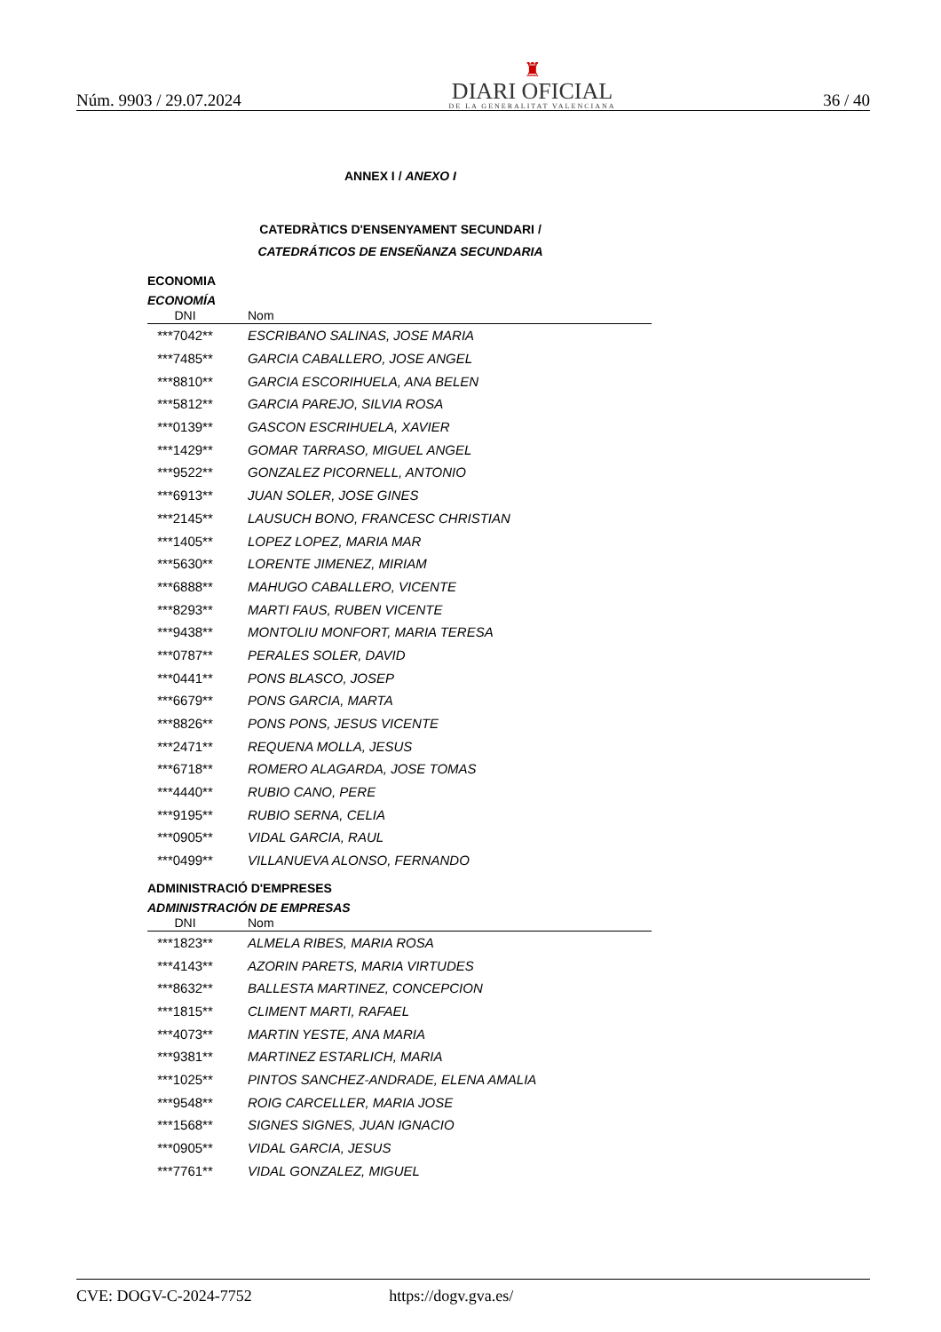Núm. 9903 / 29.07.2024
♜
DIARI OFICIAL
DE LA GENERALITAT VALENCIANA
36 / 40
ANNEX I / ANEXO I
CATEDRÀTICS D'ENSENYAMENT SECUNDARI /
CATEDRÁTICOS DE ENSEÑANZA SECUNDARIA
ECONOMIA
ECONOMÍA
| DNI | Nom |
| --- | --- |
| ***7042** | ESCRIBANO SALINAS, JOSE MARIA |
| ***7485** | GARCIA CABALLERO, JOSE ANGEL |
| ***8810** | GARCIA ESCORIHUELA, ANA BELEN |
| ***5812** | GARCIA PAREJO, SILVIA ROSA |
| ***0139** | GASCON ESCRIHUELA, XAVIER |
| ***1429** | GOMAR TARRASO, MIGUEL ANGEL |
| ***9522** | GONZALEZ PICORNELL, ANTONIO |
| ***6913** | JUAN SOLER, JOSE GINES |
| ***2145** | LAUSUCH BONO, FRANCESC CHRISTIAN |
| ***1405** | LOPEZ LOPEZ, MARIA MAR |
| ***5630** | LORENTE JIMENEZ, MIRIAM |
| ***6888** | MAHUGO CABALLERO, VICENTE |
| ***8293** | MARTI FAUS, RUBEN VICENTE |
| ***9438** | MONTOLIU MONFORT, MARIA TERESA |
| ***0787** | PERALES SOLER, DAVID |
| ***0441** | PONS BLASCO, JOSEP |
| ***6679** | PONS GARCIA, MARTA |
| ***8826** | PONS PONS, JESUS VICENTE |
| ***2471** | REQUENA MOLLA, JESUS |
| ***6718** | ROMERO ALAGARDA, JOSE TOMAS |
| ***4440** | RUBIO CANO, PERE |
| ***9195** | RUBIO SERNA, CELIA |
| ***0905** | VIDAL GARCIA, RAUL |
| ***0499** | VILLANUEVA ALONSO, FERNANDO |
ADMINISTRACIÓ D'EMPRESES
ADMINISTRACIÓN DE EMPRESAS
| DNI | Nom |
| --- | --- |
| ***1823** | ALMELA RIBES, MARIA ROSA |
| ***4143** | AZORIN PARETS, MARIA VIRTUDES |
| ***8632** | BALLESTA MARTINEZ, CONCEPCION |
| ***1815** | CLIMENT MARTI, RAFAEL |
| ***4073** | MARTIN YESTE, ANA MARIA |
| ***9381** | MARTINEZ ESTARLICH, MARIA |
| ***1025** | PINTOS SANCHEZ-ANDRADE, ELENA AMALIA |
| ***9548** | ROIG CARCELLER, MARIA JOSE |
| ***1568** | SIGNES SIGNES, JUAN IGNACIO |
| ***0905** | VIDAL GARCIA, JESUS |
| ***7761** | VIDAL GONZALEZ, MIGUEL |
CVE: DOGV-C-2024-7752 https://dogv.gva.es/